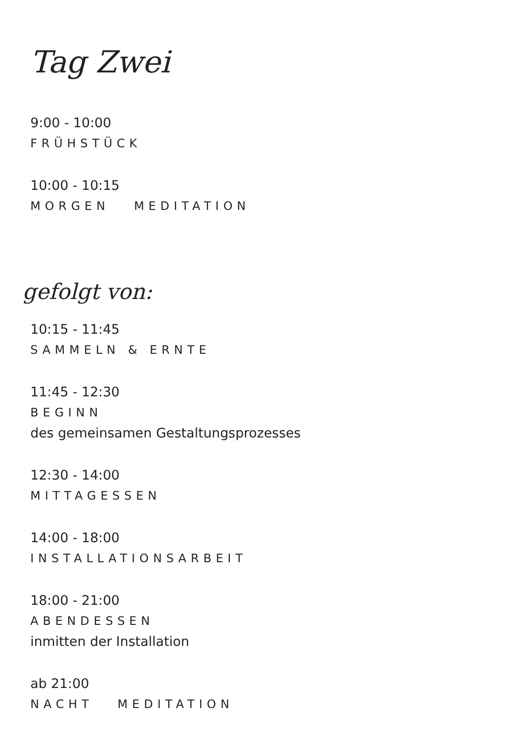Tag Zwei
9:00 - 10:00
FRÜHSTÜCK
10:00 - 10:15
MORGEN MEDITATION
gefolgt von:
10:15 - 11:45
SAMMELN & ERNTE
11:45 - 12:30
BEGINN
des gemeinsamen Gestaltungsprozesses
12:30 - 14:00
MITTAGESSEN
14:00 - 18:00
INSTALLATIONSARBEIT
18:00 - 21:00
ABENDESSEN
inmitten der Installation
ab 21:00
NACHT MEDITATION